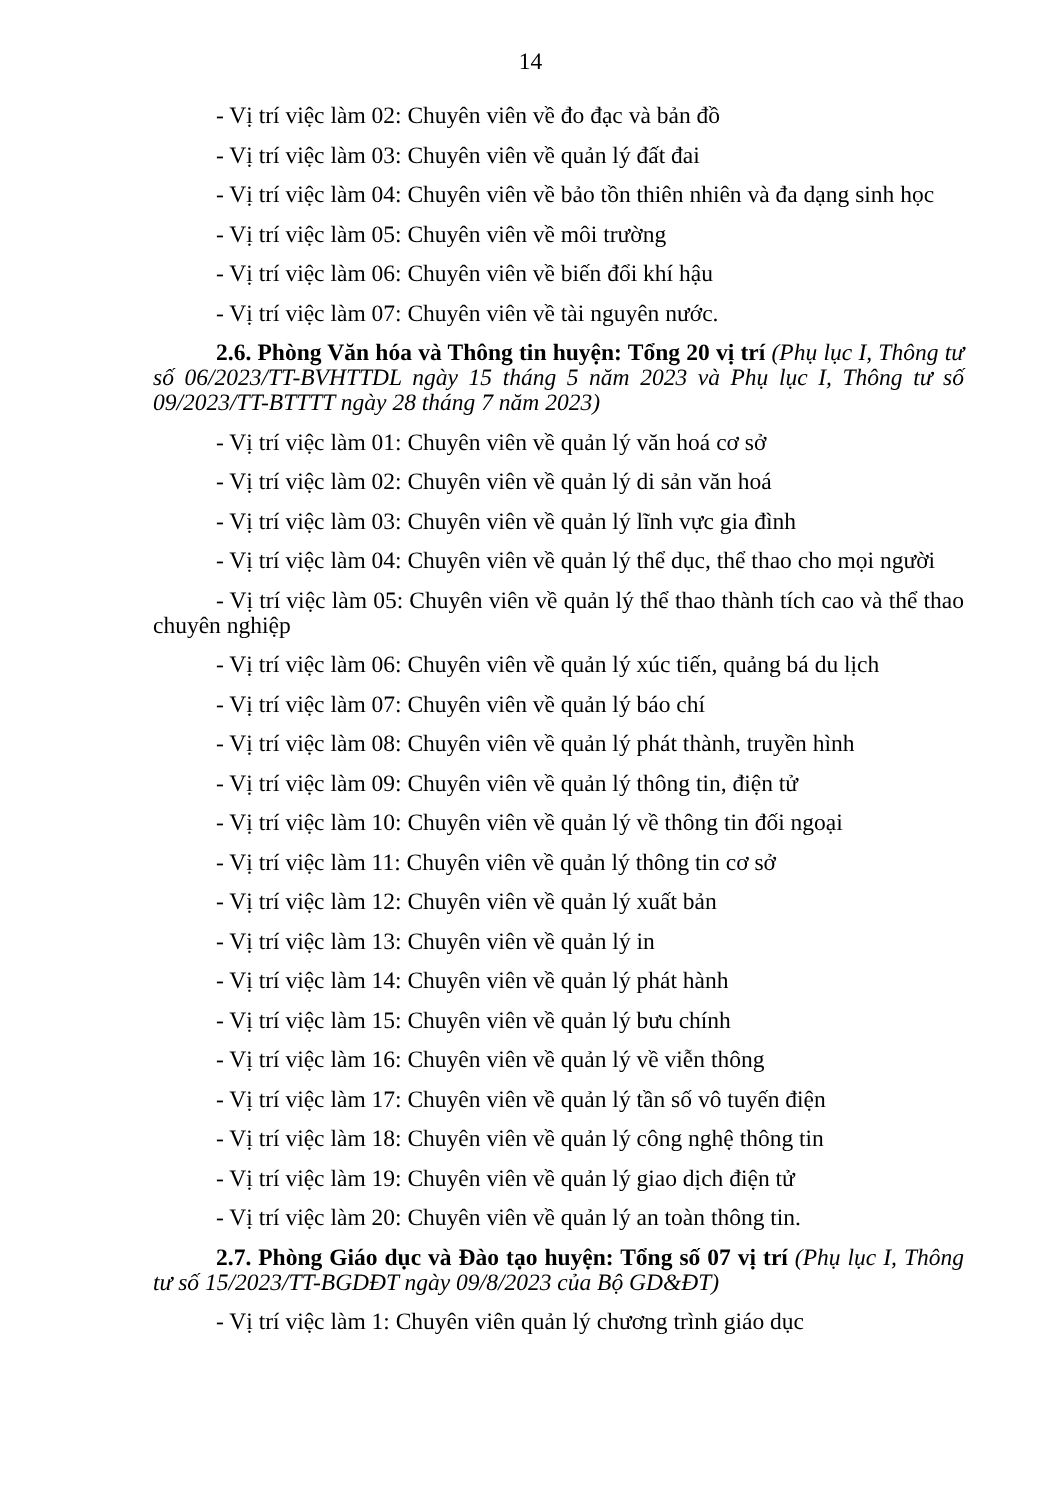14
- Vị trí việc làm 02: Chuyên viên về đo đạc và bản đồ
- Vị trí việc làm 03: Chuyên viên về quản lý đất đai
- Vị trí việc làm 04: Chuyên viên về bảo tồn thiên nhiên và đa dạng sinh học
- Vị trí việc làm 05: Chuyên viên về môi trường
- Vị trí việc làm 06: Chuyên viên về biến đổi khí hậu
- Vị trí việc làm 07: Chuyên viên về tài nguyên nước.
2.6. Phòng Văn hóa và Thông tin huyện: Tổng 20 vị trí (Phụ lục I, Thông tư số 06/2023/TT-BVHTTDL ngày 15 tháng 5 năm 2023 và Phụ lục I, Thông tư số 09/2023/TT-BTTTT ngày 28 tháng 7 năm 2023)
- Vị trí việc làm 01: Chuyên viên về quản lý văn hoá cơ sở
- Vị trí việc làm 02: Chuyên viên về quản lý di sản văn hoá
- Vị trí việc làm 03: Chuyên viên về quản lý lĩnh vực gia đình
- Vị trí việc làm 04: Chuyên viên về quản lý thể dục, thể thao cho mọi người
- Vị trí việc làm 05: Chuyên viên về quản lý thể thao thành tích cao và thể thao chuyên nghiệp
- Vị trí việc làm 06: Chuyên viên về quản lý xúc tiến, quảng bá du lịch
- Vị trí việc làm 07: Chuyên viên về quản lý báo chí
- Vị trí việc làm 08: Chuyên viên về quản lý phát thành, truyền hình
- Vị trí việc làm 09: Chuyên viên về quản lý thông tin, điện tử
- Vị trí việc làm 10: Chuyên viên về quản lý về thông tin đối ngoại
- Vị trí việc làm 11: Chuyên viên về quản lý thông tin cơ sở
- Vị trí việc làm 12: Chuyên viên về quản lý xuất bản
- Vị trí việc làm 13: Chuyên viên về quản lý in
- Vị trí việc làm 14: Chuyên viên về quản lý phát hành
- Vị trí việc làm 15: Chuyên viên về quản lý bưu chính
- Vị trí việc làm 16: Chuyên viên về quản lý về viễn thông
- Vị trí việc làm 17: Chuyên viên về quản lý tần số vô tuyến điện
- Vị trí việc làm 18: Chuyên viên về quản lý công nghệ thông tin
- Vị trí việc làm 19: Chuyên viên về quản lý giao dịch điện tử
- Vị trí việc làm 20: Chuyên viên về quản lý an toàn thông tin.
2.7. Phòng Giáo dục và Đào tạo huyện: Tổng số 07 vị trí (Phụ lục I, Thông tư số 15/2023/TT-BGDĐT ngày 09/8/2023 của Bộ GD&ĐT)
- Vị trí việc làm 1: Chuyên viên quản lý chương trình giáo dục